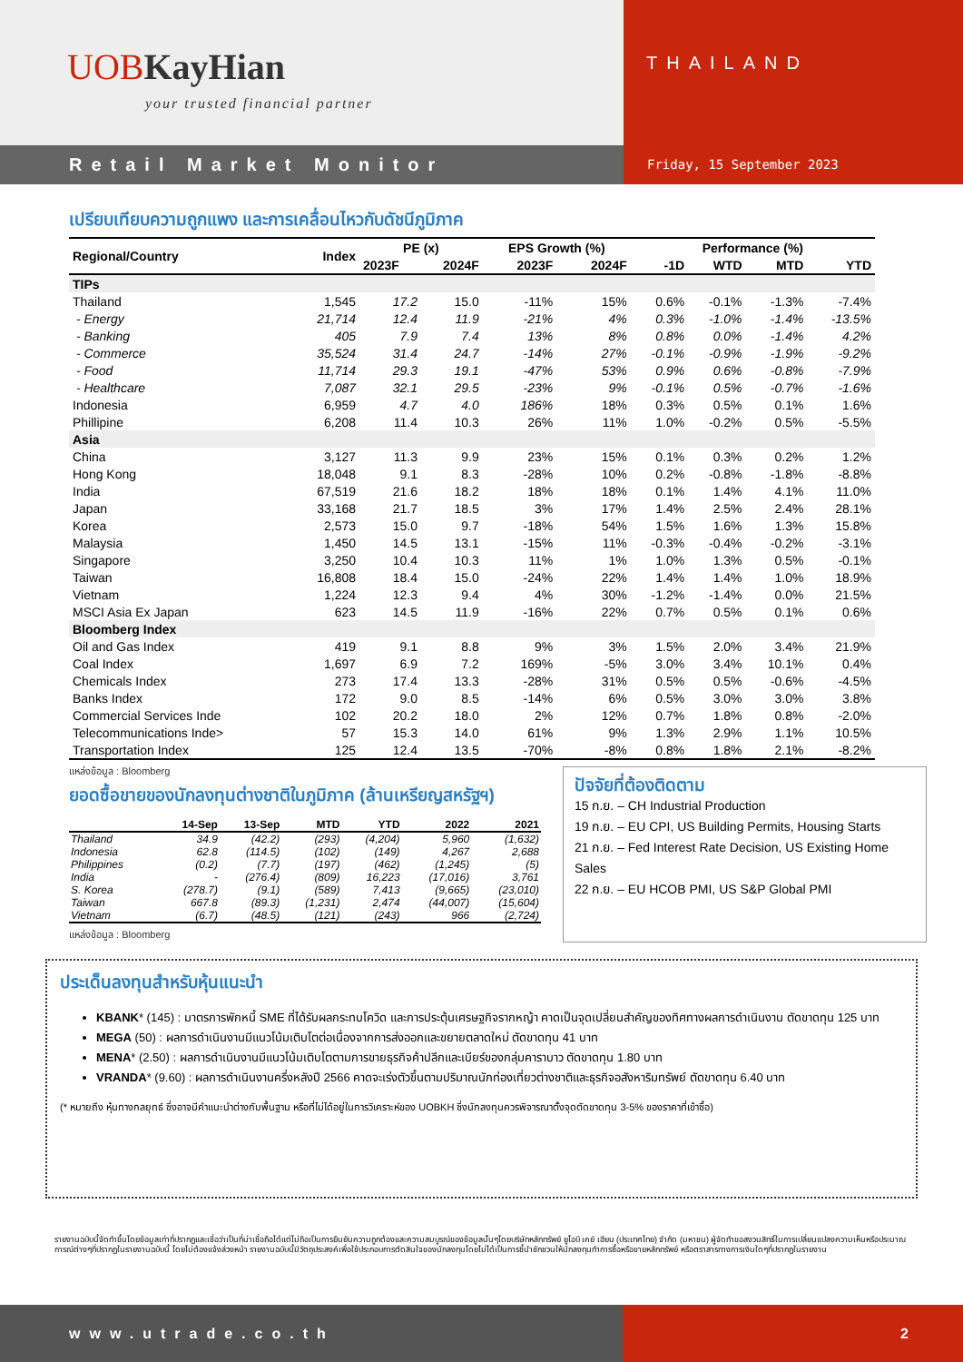UOB KayHian
your trusted financial partner
THAILAND
Retail Market Monitor Friday, 15 September 2023
เปรียบเทียบความถูกแพง และการเคลื่อนไหวกับดัชนีภูมิภาค
| Regional/Country | Index | PE (x) | | EPS Growth (%) | | Performance (%) | | | |
| --- | --- | --- | --- | --- | --- | --- | --- | --- | --- |
| | | 2023F | 2024F | 2023F | 2024F | -1D | WTD | MTD | YTD |
| TIPs | | | | | | | | | |
| Thailand | 1,545 | 17.2 | 15.0 | -11% | 15% | 0.6% | -0.1% | -1.3% | -7.4% |
| - Energy | 21,714 | 12.4 | 11.9 | -21% | 4% | 0.3% | -1.0% | -1.4% | -13.5% |
| - Banking | 405 | 7.9 | 7.4 | 13% | 8% | 0.8% | 0.0% | -1.4% | 4.2% |
| - Commerce | 35,524 | 31.4 | 24.7 | -14% | 27% | -0.1% | -0.9% | -1.9% | -9.2% |
| - Food | 11,714 | 29.3 | 19.1 | -47% | 53% | 0.9% | 0.6% | -0.8% | -7.9% |
| - Healthcare | 7,087 | 32.1 | 29.5 | -23% | 9% | -0.1% | 0.5% | -0.7% | -1.6% |
| Indonesia | 6,959 | 4.7 | 4.0 | 186% | 18% | 0.3% | 0.5% | 0.1% | 1.6% |
| Phillipine | 6,208 | 11.4 | 10.3 | 26% | 11% | 1.0% | -0.2% | 0.5% | -5.5% |
| Asia | | | | | | | | | |
| China | 3,127 | 11.3 | 9.9 | 23% | 15% | 0.1% | 0.3% | 0.2% | 1.2% |
| Hong Kong | 18,048 | 9.1 | 8.3 | -28% | 10% | 0.2% | -0.8% | -1.8% | -8.8% |
| India | 67,519 | 21.6 | 18.2 | 18% | 18% | 0.1% | 1.4% | 4.1% | 11.0% |
| Japan | 33,168 | 21.7 | 18.5 | 3% | 17% | 1.4% | 2.5% | 2.4% | 28.1% |
| Korea | 2,573 | 15.0 | 9.7 | -18% | 54% | 1.5% | 1.6% | 1.3% | 15.8% |
| Malaysia | 1,450 | 14.5 | 13.1 | -15% | 11% | -0.3% | -0.4% | -0.2% | -3.1% |
| Singapore | 3,250 | 10.4 | 10.3 | 11% | 1% | 1.0% | 1.3% | 0.5% | -0.1% |
| Taiwan | 16,808 | 18.4 | 15.0 | -24% | 22% | 1.4% | 1.4% | 1.0% | 18.9% |
| Vietnam | 1,224 | 12.3 | 9.4 | 4% | 30% | -1.2% | -1.4% | 0.0% | 21.5% |
| MSCI Asia Ex Japan | 623 | 14.5 | 11.9 | -16% | 22% | 0.7% | 0.5% | 0.1% | 0.6% |
| Bloomberg Index | | | | | | | | | |
| Oil and Gas Index | 419 | 9.1 | 8.8 | 9% | 3% | 1.5% | 2.0% | 3.4% | 21.9% |
| Coal Index | 1,697 | 6.9 | 7.2 | 169% | -5% | 3.0% | 3.4% | 10.1% | 0.4% |
| Chemicals Index | 273 | 17.4 | 13.3 | -28% | 31% | 0.5% | 0.5% | -0.6% | -4.5% |
| Banks Index | 172 | 9.0 | 8.5 | -14% | 6% | 0.5% | 3.0% | 3.0% | 3.8% |
| Commercial Services Inde | 102 | 20.2 | 18.0 | 2% | 12% | 0.7% | 1.8% | 0.8% | -2.0% |
| Telecommunications Inde> | 57 | 15.3 | 14.0 | 61% | 9% | 1.3% | 2.9% | 1.1% | 10.5% |
| Transportation Index | 125 | 12.4 | 13.5 | -70% | -8% | 0.8% | 1.8% | 2.1% | -8.2% |
แหล่งข้อมูล : Bloomberg
ยอดซื้อขายของนักลงทุนต่างชาติในภูมิภาค (ล้านเหรียญสหรัฐฯ)
| | 14-Sep | 13-Sep | MTD | YTD | 2022 | 2021 |
| --- | --- | --- | --- | --- | --- | --- |
| Thailand | 34.9 | (42.2) | (293) | (4,204) | 5,960 | (1,632) |
| Indonesia | 62.8 | (114.5) | (102) | (149) | 4,267 | 2,688 |
| Philippines | (0.2) | (7.7) | (197) | (462) | (1,245) | (5) |
| India | - | (276.4) | (809) | 16,223 | (17,016) | 3,761 |
| S. Korea | (278.7) | (9.1) | (589) | 7,413 | (9,665) | (23,010) |
| Taiwan | 667.8 | (89.3) | (1,231) | 2,474 | (44,007) | (15,604) |
| Vietnam | (6.7) | (48.5) | (121) | (243) | 966 | (2,724) |
แหล่งข้อมูล : Bloomberg
ปัจจัยที่ต้องติดตาม
15 ก.ย. – CH Industrial Production
19 ก.ย. – EU CPI, US Building Permits, Housing Starts
21 ก.ย. – Fed Interest Rate Decision, US Existing Home Sales
22 ก.ย. – EU HCOB PMI, US S&P Global PMI
ประเด็นลงทุนสำหรับหุ้นแนะนำ
KBANK* (145) : มาตรการพักหนี้ SME ที่ได้รับผลกระทบโควิด และการประตุ้นเศรษฐกิจรากหญ้า คาดเป็นจุดเปลี่ยนสำคัญของทิศทางผลการดำเนินงาน ตัดขาดทุน 125 บาท
MEGA (50) : ผลการดำเนินงานมีแนวโน้มเติบโตต่อเนื่องจากการส่งออกและขยายตลาดใหม่ ตัดขาดทุน 41 บาท
MENA* (2.50) : ผลการดำเนินงานมีแนวโน้มเติบโตตามการขายธุรกิจค้าปลีกและเบียร์ของกลุ่มคาราบาว ตัดขาดทุน 1.80 บาท
VRANDA* (9.60) : ผลการดำเนินงานครึ่งหลังปี 2566 คาดจะเร่งตัวขึ้นตามปริมาณนักท่องเที่ยวต่างชาติและธุรกิจอสังหาริมทรัพย์ ตัดขาดทุน 6.40 บาท
(* หมายถึง หุ้นทางกลยุทธ์ ซึ่งอาจมีคำแนะนำต่างกับพื้นฐาน หรือที่ไม่ได้อยู่ในการวิเคราะห์ของ UOBKH ซึ่งนักลงทุนควรพิจารณาตั้งจุดตัดขาดทุน 3-5% ของราคาที่เข้าซื้อ)
รายงานฉบับนี้จัดทำขึ้นโดยข้อมูลเท่าที่ปรากฏและเชื่อว่าเป็นที่น่าเชื่อถือได้แต่ไม่ถือเป็นการยืนยันความถูกต้องและความสมบูรณ์ของข้อมูลนั้นๆโดยบริษัทหลักทรัพย์ ยูโอบี เคย์ เฮียน (ประเทศไทย) จำกัด (มหาชน) ผู้จัดทำขอสงวนสิทธิ์ในการเปลี่ยนแปลงความเห็นหรือประมาณการณ์ต่างๆที่ปรากฏในรายงานฉบับนี้ โดยไม่ต้องแจ้งล่วงหน้า รายงานฉบับนี้มีวัตถุประสงค์เพื่อใช้ประกอบการตัดสินใจของนักลงทุนโดยไม่ได้เป็นการชี้นำชักชวนให้นักลงทุนทำการซื้อหรือขายหลักทรัพย์ หรือตราสารทางการเงินใดๆที่ปรากฏในรายงาน
www.utrade.co.th 2